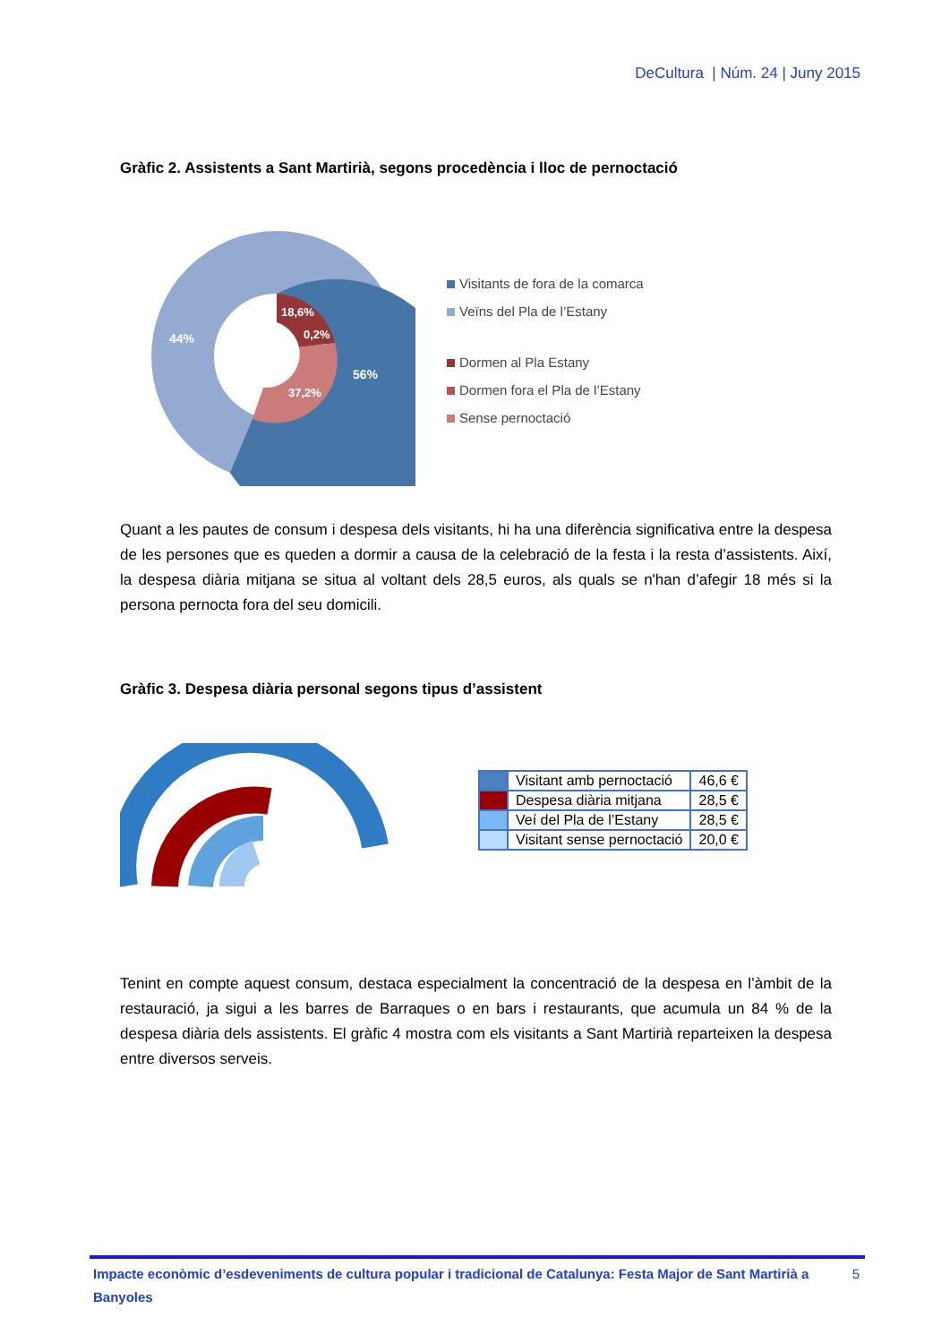DeCultura | Núm. 24 | Juny 2015
Gràfic 2. Assistents a Sant Martirià, segons procedència i lloc de pernoctació
44%
56%
18,6%
0,2%
37,2%
Visitants de fora de la comarca
Veïns del Pla de l’Estany
Dormen al Pla Estany
Dormen fora el Pla de l’Estany
Sense pernoctació
Quant a les pautes de consum i despesa dels visitants, hi ha una diferència significativa entre la despesa de les persones que es queden a dormir a causa de la celebració de la festa i la resta d’assistents. Així, la despesa diària mitjana se situa al voltant dels 28,5 euros, als quals se n'han d’afegir 18 més si la persona pernocta fora del seu domicili.
Gràfic 3. Despesa diària personal segons tipus d’assistent
| | Visitant amb pernoctació | 46,6 € |
| | Despesa diària mitjana | 28,5 € |
| | Veí del Pla de l’Estany | 28,5 € |
| | Visitant sense pernoctació | 20,0 € |
Tenint en compte aquest consum, destaca especialment la concentració de la despesa en l’àmbit de la restauració, ja sigui a les barres de Barraques o en bars i restaurants, que acumula un 84 % de la despesa diària dels assistents. El gràfic 4 mostra com els visitants a Sant Martirià reparteixen la despesa entre diversos serveis.
Impacte econòmic d’esdeveniments de cultura popular i tradicional de Catalunya: Festa Major de Sant Martirià a Banyoles 5